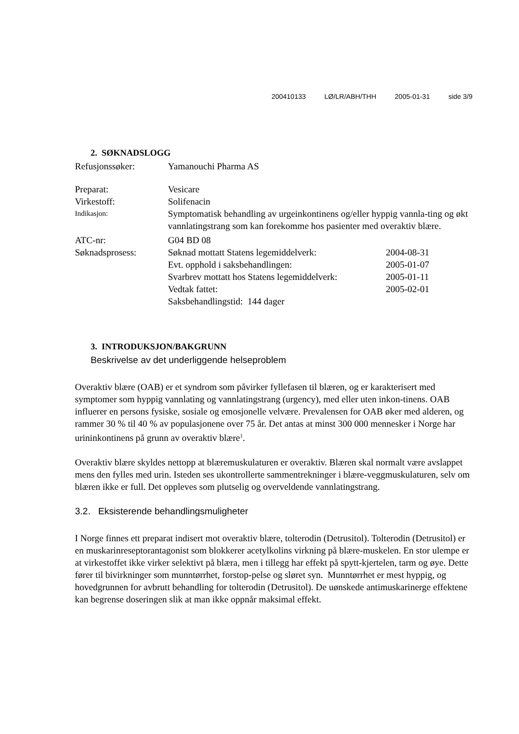200410133 LØ/LR/ABH/THH 2005-01-31 side 3/9
2. SØKNADSLOGG
| Refusjonssøker: | Yamanouchi Pharma AS | |
| Preparat: | Vesicare | |
| Virkestoff: | Solifenacin | |
| Indikasjon: | Symptomatisk behandling av urgeinkontinens og/eller hyppig vannla-ting og økt vannlatingstrang som kan forekomme hos pasienter med overaktiv blære. | |
| ATC-nr: | G04 BD 08 | |
| Søknadsprosess: | Søknad mottatt Statens legemiddelverk: | 2004-08-31 |
| | Evt. opphold i saksbehandlingen: | 2005-01-07 |
| | Svarbrev mottatt hos Statens legemiddelverk: | 2005-01-11 |
| | Vedtak fattet: | 2005-02-01 |
| | Saksbehandlingstid: 144 dager | |
3. INTRODUKSJON/BAKGRUNN
Beskrivelse av det underliggende helseproblem
Overaktiv blære (OAB) er et syndrom som påvirker fyllefasen til blæren, og er karakterisert med symptomer som hyppig vannlating og vannlatingstrang (urgency), med eller uten inkon-tinens. OAB influerer en persons fysiske, sosiale og emosjonelle velvære. Prevalensen for OAB øker med alderen, og rammer 30 % til 40 % av populasjonene over 75 år. Det antas at minst 300 000 mennesker i Norge har urininkontinens på grunn av overaktiv blære<sup>1</sup>.
Overaktiv blære skyldes nettopp at blæremuskulaturen er overaktiv. Blæren skal normalt være avslappet mens den fylles med urin. Isteden ses ukontrollerte sammentrekninger i blære-veggmuskulaturen, selv om blæren ikke er full. Det oppleves som plutselig og overveldende vannlatingstrang.
3.2. Eksisterende behandlingsmuligheter
I Norge finnes ett preparat indisert mot overaktiv blære, tolterodin (Detrusitol). Tolterodin (Detrusitol) er en muskarinreseptorantagonist som blokkerer acetylkolins virkning på blære-muskelen. En stor ulempe er at virkestoffet ikke virker selektivt på blæra, men i tillegg har effekt på spytt-kjertelen, tarm og øye. Dette fører til bivirkninger som munntørrhet, forstop-pelse og sløret syn. Munntørrhet er mest hyppig, og hovedgrunnen for avbrutt behandling for tolterodin (Detrusitol). De uønskede antimuskarinerge effektene kan begrense doseringen slik at man ikke oppnår maksimal effekt.